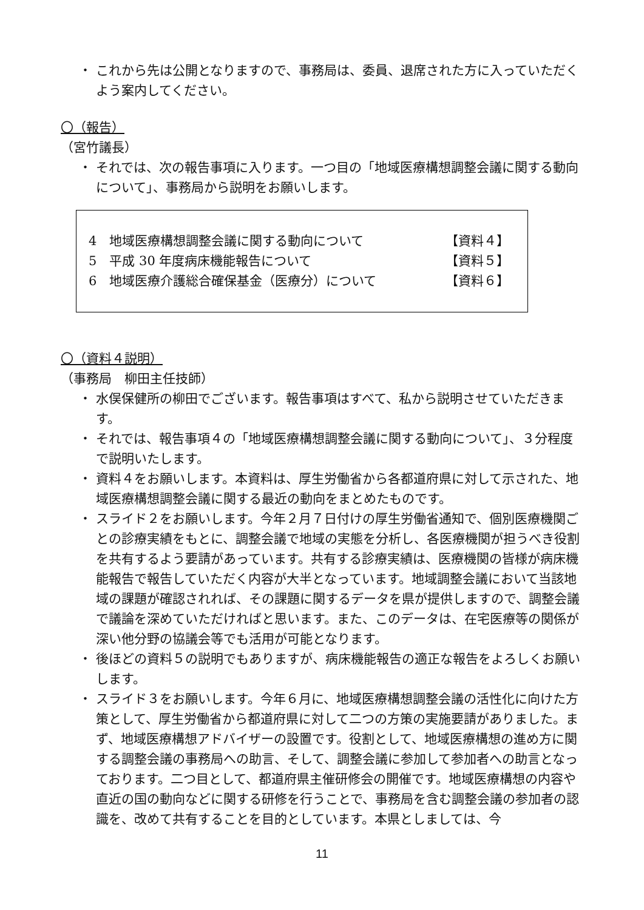・ これから先は公開となりますので、事務局は、委員、退席された方に入っていただくよう案内してください。
〇（報告）
（宮竹議長）
・ それでは、次の報告事項に入ります。一つ目の「地域医療構想調整会議に関する動向について」、事務局から説明をお願いします。
4　地域医療構想調整会議に関する動向について 【資料４】
5　平成 30 年度病床機能報告について 【資料５】
6　地域医療介護総合確保基金（医療分）について 【資料６】
〇（資料４説明）
（事務局　柳田主任技師）
・ 水俣保健所の柳田でございます。報告事項はすべて、私から説明させていただきます。
・ それでは、報告事項４の「地域医療構想調整会議に関する動向について」、３分程度で説明いたします。
・ 資料４をお願いします。本資料は、厚生労働省から各都道府県に対して示された、地域医療構想調整会議に関する最近の動向をまとめたものです。
・ スライド２をお願いします。今年２月７日付けの厚生労働省通知で、個別医療機関ごとの診療実績をもとに、調整会議で地域の実態を分析し、各医療機関が担うべき役割を共有するよう要請があっています。共有する診療実績は、医療機関の皆様が病床機能報告で報告していただく内容が大半となっています。地域調整会議において当該地域の課題が確認されれば、その課題に関するデータを県が提供しますので、調整会議で議論を深めていただければと思います。また、このデータは、在宅医療等の関係が深い他分野の協議会等でも活用が可能となります。
・ 後ほどの資料５の説明でもありますが、病床機能報告の適正な報告をよろしくお願いします。
・ スライド３をお願いします。今年６月に、地域医療構想調整会議の活性化に向けた方策として、厚生労働省から都道府県に対して二つの方策の実施要請がありました。まず、地域医療構想アドバイザーの設置です。役割として、地域医療構想の進め方に関する調整会議の事務局への助言、そして、調整会議に参加して参加者への助言となっております。二つ目として、都道府県主催研修会の開催です。地域医療構想の内容や直近の国の動向などに関する研修を行うことで、事務局を含む調整会議の参加者の認識を、改めて共有することを目的としています。本県としましては、今
11